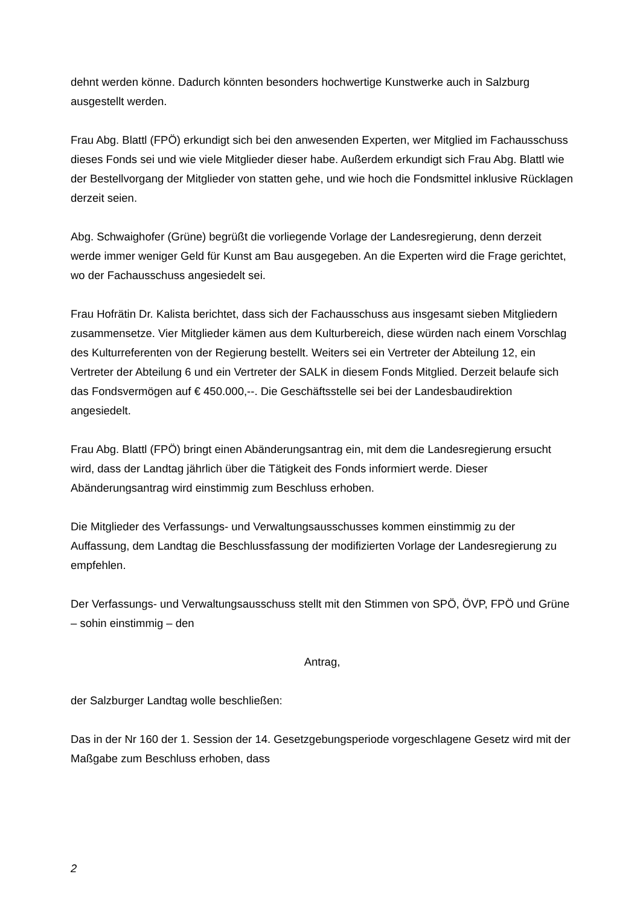dehnt werden könne. Dadurch könnten besonders hochwertige Kunstwerke auch in Salzburg ausgestellt werden.
Frau Abg. Blattl (FPÖ) erkundigt sich bei den anwesenden Experten, wer Mitglied im Fachausschuss dieses Fonds sei und wie viele Mitglieder dieser habe. Außerdem erkundigt sich Frau Abg. Blattl wie der Bestellvorgang der Mitglieder von statten gehe, und wie hoch die Fondsmittel inklusive Rücklagen derzeit seien.
Abg. Schwaighofer (Grüne) begrüßt die vorliegende Vorlage der Landesregierung, denn derzeit werde immer weniger Geld für Kunst am Bau ausgegeben. An die Experten wird die Frage gerichtet, wo der Fachausschuss angesiedelt sei.
Frau Hofrätin Dr. Kalista berichtet, dass sich der Fachausschuss aus insgesamt sieben Mitgliedern zusammensetze. Vier Mitglieder kämen aus dem Kulturbereich, diese würden nach einem Vorschlag des Kulturreferenten von der Regierung bestellt. Weiters sei ein Vertreter der Abteilung 12, ein Vertreter der Abteilung 6 und ein Vertreter der SALK in diesem Fonds Mitglied. Derzeit belaufe sich das Fondsvermögen auf € 450.000,--. Die Geschäftsstelle sei bei der Landesbaudirektion angesiedelt.
Frau Abg. Blattl (FPÖ) bringt einen Abänderungsantrag ein, mit dem die Landesregierung ersucht wird, dass der Landtag jährlich über die Tätigkeit des Fonds informiert werde. Dieser Abänderungsantrag wird einstimmig zum Beschluss erhoben.
Die Mitglieder des Verfassungs- und Verwaltungsausschusses kommen einstimmig zu der Auffassung, dem Landtag die Beschlussfassung der modifizierten Vorlage der Landesregierung zu empfehlen.
Der Verfassungs- und Verwaltungsausschuss stellt mit den Stimmen von SPÖ, ÖVP, FPÖ und Grüne – sohin einstimmig – den
Antrag,
der Salzburger Landtag wolle beschließen:
Das in der Nr 160 der 1. Session der 14. Gesetzgebungsperiode vorgeschlagene Gesetz wird mit der Maßgabe zum Beschluss erhoben, dass
2